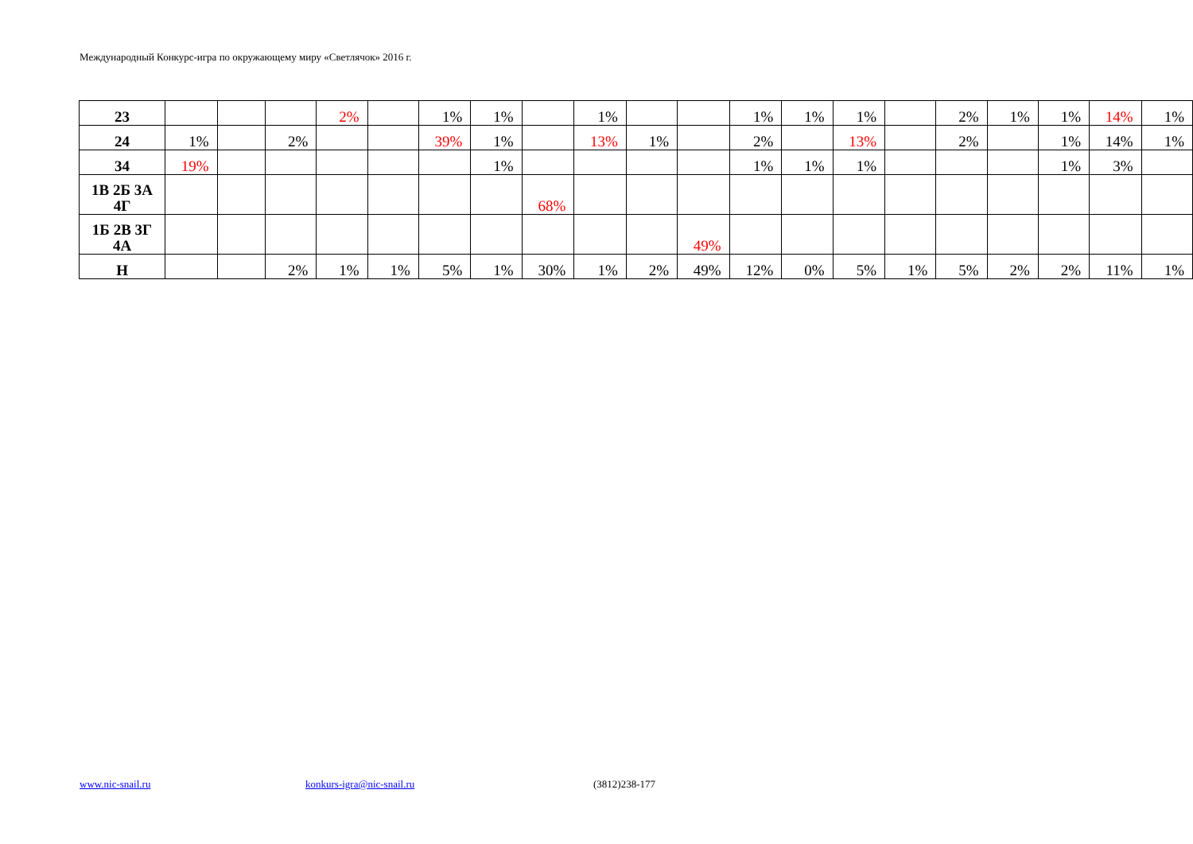Международный Конкурс-игра по окружающему миру «Светлячок» 2016 г.
| 23 | | | | 2% | | 1% | 1% | | 1% | | | 1% | 1% | 1% | | 2% | 1% | 1% | 14% | 1% |
| 24 | 1% | | 2% | | | 39% | 1% | | 13% | 1% | | 2% | | 13% | | 2% | | 1% | 14% | 1% |
| 34 | 19% | | | | | | 1% | | | | | 1% | 1% | 1% | | | | 1% | 3% | |
| 1В 2Б 3А 4Г | | | | | | | | 68% | | | | | | | | | | | | |
| 1Б 2В 3Г 4А | | | | | | | | | | | 49% | | | | | | | | | |
| Н | | | 2% | 1% | 1% | 5% | 1% | 30% | 1% | 2% | 49% | 12% | 0% | 5% | 1% | 5% | 2% | 2% | 11% | 1% |
www.nic-snail.ru konkurs-igra@nic-snail.ru (3812)238-177